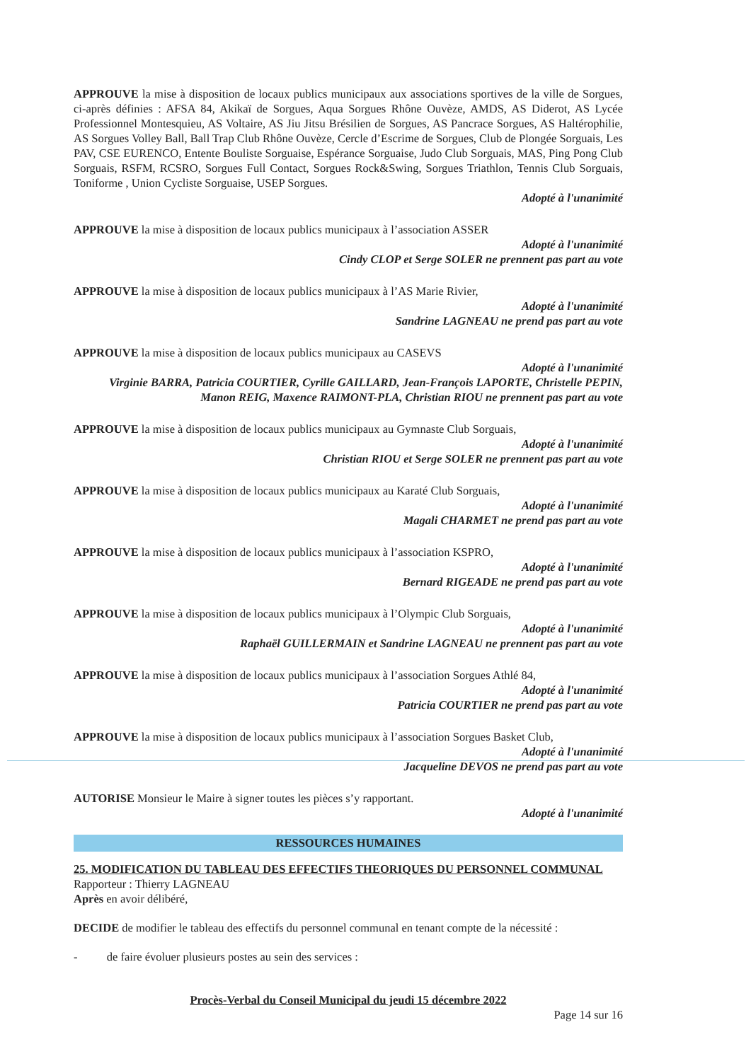APPROUVE la mise à disposition de locaux publics municipaux aux associations sportives de la ville de Sorgues, ci-après définies : AFSA 84, Akikaï de Sorgues, Aqua Sorgues Rhône Ouvèze, AMDS, AS Diderot, AS Lycée Professionnel Montesquieu, AS Voltaire, AS Jiu Jitsu Brésilien de Sorgues, AS Pancrace Sorgues, AS Haltérophilie, AS Sorgues Volley Ball, Ball Trap Club Rhône Ouvèze, Cercle d’Escrime de Sorgues, Club de Plongée Sorguais, Les PAV, CSE EURENCO, Entente Bouliste Sorguaise, Espérance Sorguaise, Judo Club Sorguais, MAS, Ping Pong Club Sorguais, RSFM, RCSRO, Sorgues Full Contact, Sorgues Rock&Swing, Sorgues Triathlon, Tennis Club Sorguais, Toniforme , Union Cycliste Sorguaise, USEP Sorgues.
Adopté à l'unanimité
APPROUVE la mise à disposition de locaux publics municipaux à l’association ASSER
Adopté à l'unanimité
Cindy CLOP et Serge SOLER ne prennent pas part au vote
APPROUVE la mise à disposition de locaux publics municipaux à l’AS Marie Rivier,
Adopté à l'unanimité
Sandrine LAGNEAU ne prend pas part au vote
APPROUVE la mise à disposition de locaux publics municipaux au CASEVS
Adopté à l'unanimité
Virginie BARRA, Patricia COURTIER, Cyrille GAILLARD, Jean-François LAPORTE, Christelle PEPIN, Manon REIG, Maxence RAIMONT-PLA, Christian RIOU ne prennent pas part au vote
APPROUVE la mise à disposition de locaux publics municipaux au Gymnaste Club Sorguais,
Adopté à l'unanimité
Christian RIOU et Serge SOLER ne prennent pas part au vote
APPROUVE la mise à disposition de locaux publics municipaux au Karaté Club Sorguais,
Adopté à l'unanimité
Magali CHARMET ne prend pas part au vote
APPROUVE la mise à disposition de locaux publics municipaux à l’association KSPRO,
Adopté à l'unanimité
Bernard RIGEADE ne prend pas part au vote
APPROUVE la mise à disposition de locaux publics municipaux à l’Olympic Club Sorguais,
Adopté à l'unanimité
Raphaël GUILLERMAIN et Sandrine LAGNEAU ne prennent pas part au vote
APPROUVE la mise à disposition de locaux publics municipaux à l’association Sorgues Athlé 84,
Adopté à l'unanimité
Patricia COURTIER ne prend pas part au vote
APPROUVE la mise à disposition de locaux publics municipaux à l’association Sorgues Basket Club,
Adopté à l'unanimité
Jacqueline DEVOS ne prend pas part au vote
AUTORISE Monsieur le Maire à signer toutes les pièces s’y rapportant.
Adopté à l'unanimité
RESSOURCES HUMAINES
25. MODIFICATION DU TABLEAU DES EFFECTIFS THEORIQUES DU PERSONNEL COMMUNAL
Rapporteur : Thierry LAGNEAU
Après en avoir délibéré,
DECIDE de modifier le tableau des effectifs du personnel communal en tenant compte de la nécessité :
- de faire évoluer plusieurs postes au sein des services :
Procès-Verbal du Conseil Municipal du jeudi 15 décembre 2022
Page 14 sur 16